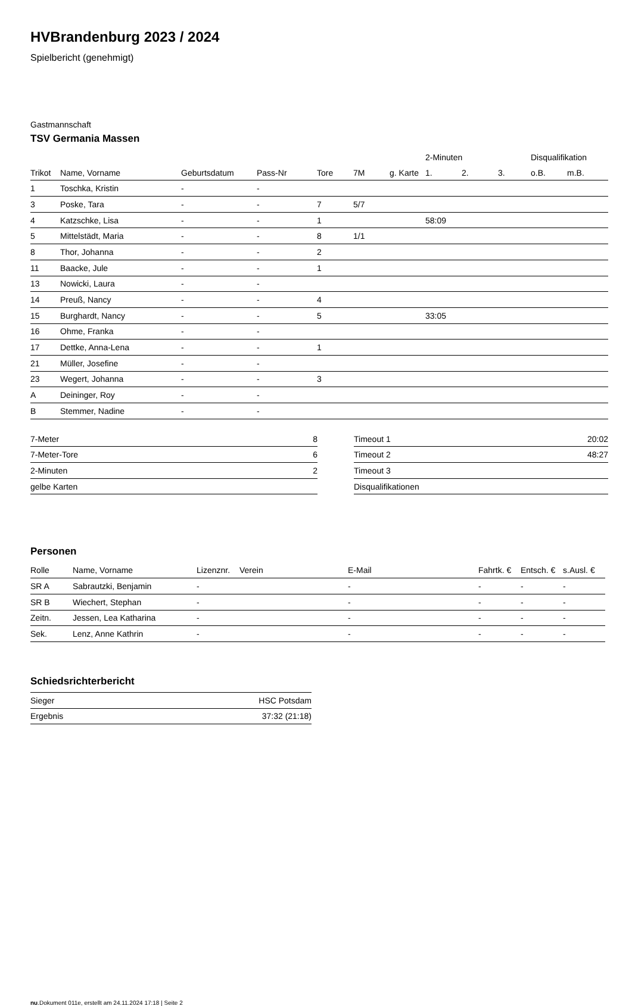HVBrandenburg 2023 / 2024
Spielbericht (genehmigt)
Gastmannschaft
TSV Germania Massen
| | | | | | | | 2-Minuten | | | Disqualifikation | |
| Trikot | Name, Vorname | Geburtsdatum | Pass-Nr | Tore | 7M | g. Karte | 1. | 2. | 3. | o.B. | m.B. |
| 1 | Toschka, Kristin | - | - | | | | | | | | |
| 3 | Poske, Tara | - | - | 7 | 5/7 | | | | | | |
| 4 | Katzschke, Lisa | - | - | 1 | | | 58:09 | | | | |
| 5 | Mittelstädt, Maria | - | - | 8 | 1/1 | | | | | | |
| 8 | Thor, Johanna | - | - | 2 | | | | | | | |
| 11 | Baacke, Jule | - | - | 1 | | | | | | | |
| 13 | Nowicki, Laura | - | - | | | | | | | | |
| 14 | Preuß, Nancy | - | - | 4 | | | | | | | |
| 15 | Burghardt, Nancy | - | - | 5 | | | 33:05 | | | | |
| 16 | Ohme, Franka | - | - | | | | | | | | |
| 17 | Dettke, Anna-Lena | - | - | 1 | | | | | | | |
| 21 | Müller, Josefine | - | - | | | | | | | | |
| 23 | Wegert, Johanna | - | - | 3 | | | | | | | |
| A | Deininger, Roy | - | - | | | | | | | | |
| B | Stemmer, Nadine | - | - | | | | | | | | |
| 7-Meter | 8 |
| 7-Meter-Tore | 6 |
| 2-Minuten | 2 |
| gelbe Karten | |
| Timeout 1 | 20:02 |
| Timeout 2 | 48:27 |
| Timeout 3 | |
| Disqualifikationen | |
Personen
| Rolle | Name, Vorname | Lizenznr. | Verein | E-Mail | Fahrtk. € | Entsch. € | s.Ausl. € |
| --- | --- | --- | --- | --- | --- | --- | --- |
| SR A | Sabrautzki, Benjamin | - | | - | - | - | - |
| SR B | Wiechert, Stephan | - | | - | - | - | - |
| Zeitn. | Jessen, Lea Katharina | - | | - | - | - | - |
| Sek. | Lenz, Anne Kathrin | - | | - | - | - | - |
Schiedsrichterbericht
| Sieger | HSC Potsdam |
| Ergebnis | 37:32 (21:18) |
nu.Dokument 011e, erstellt am 24.11.2024 17:18 | Seite 2